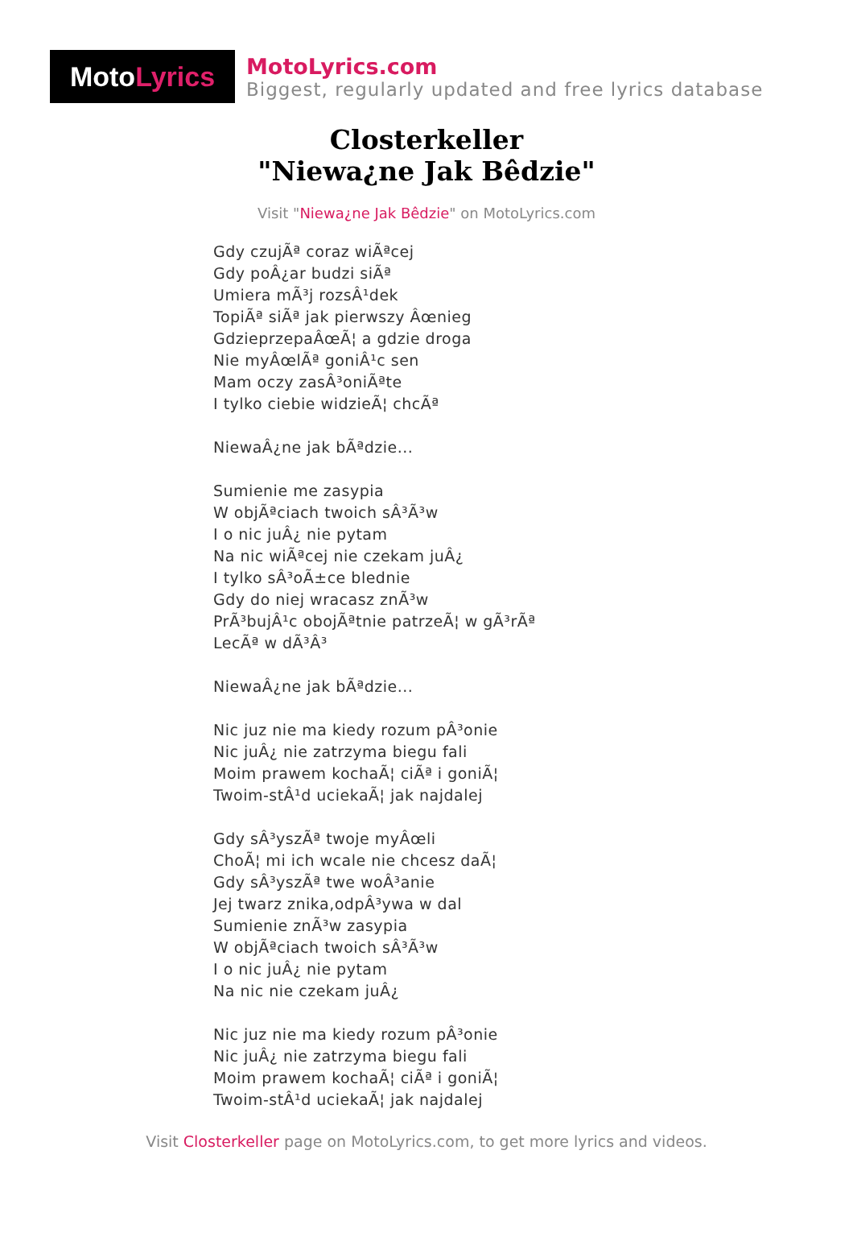Moto Lyrics
MotoLyrics.com
Biggest, regularly updated and free lyrics database
Closterkeller
"Niewa¿ne Jak Bêdzie"
Visit "Niewa¿ne Jak Bêdzie" on MotoLyrics.com
Gdy czujÃª coraz wiÃªcej
Gdy poÂ¿ar budzi siÃª
Umiera mÃ³j rozsÂ¹dek
TopiÃª siÃª jak pierwszy Âœnieg
GdzieprzepaÂœÃ¦ a gdzie droga
Nie myÂœlÃª goniÂ¹c sen
Mam oczy zasÂ³oniÃªte
I tylko ciebie widzieÃ¦ chcÃª
NiewaÂ¿ne jak bÃªdzie...
Sumienie me zasypia
W objÃªciach twoich sÂ³Ã³w
I o nic juÂ¿ nie pytam
Na nic wiÃªcej nie czekam juÂ¿
I tylko sÂ³oÃ±ce blednie
Gdy do niej wracasz znÃ³w
PrÃ³bujÂ¹c obojÃªtnie patrzeÃ¦ w gÃ³rÃª
LecÃª w dÃ³Â³
NiewaÂ¿ne jak bÃªdzie...
Nic juz nie ma kiedy rozum pÂ³onie
Nic juÂ¿ nie zatrzyma biegu fali
Moim prawem kochaÃ¦ ciÃª i goniÃ¦
Twoim-stÂ¹d uciekaÃ¦ jak najdalej
Gdy sÂ³yszÃª twoje myÂœli
ChoÃ¦ mi ich wcale nie chcesz daÃ¦
Gdy sÂ³yszÃª twe woÂ³anie
Jej twarz znika,odpÂ³ywa w dal
Sumienie znÃ³w zasypia
W objÃªciach twoich sÂ³Ã³w
I o nic juÂ¿ nie pytam
Na nic nie czekam juÂ¿
Nic juz nie ma kiedy rozum pÂ³onie
Nic juÂ¿ nie zatrzyma biegu fali
Moim prawem kochaÃ¦ ciÃª i goniÃ¦
Twoim-stÂ¹d uciekaÃ¦ jak najdalej
Visit Closterkeller page on MotoLyrics.com, to get more lyrics and videos.